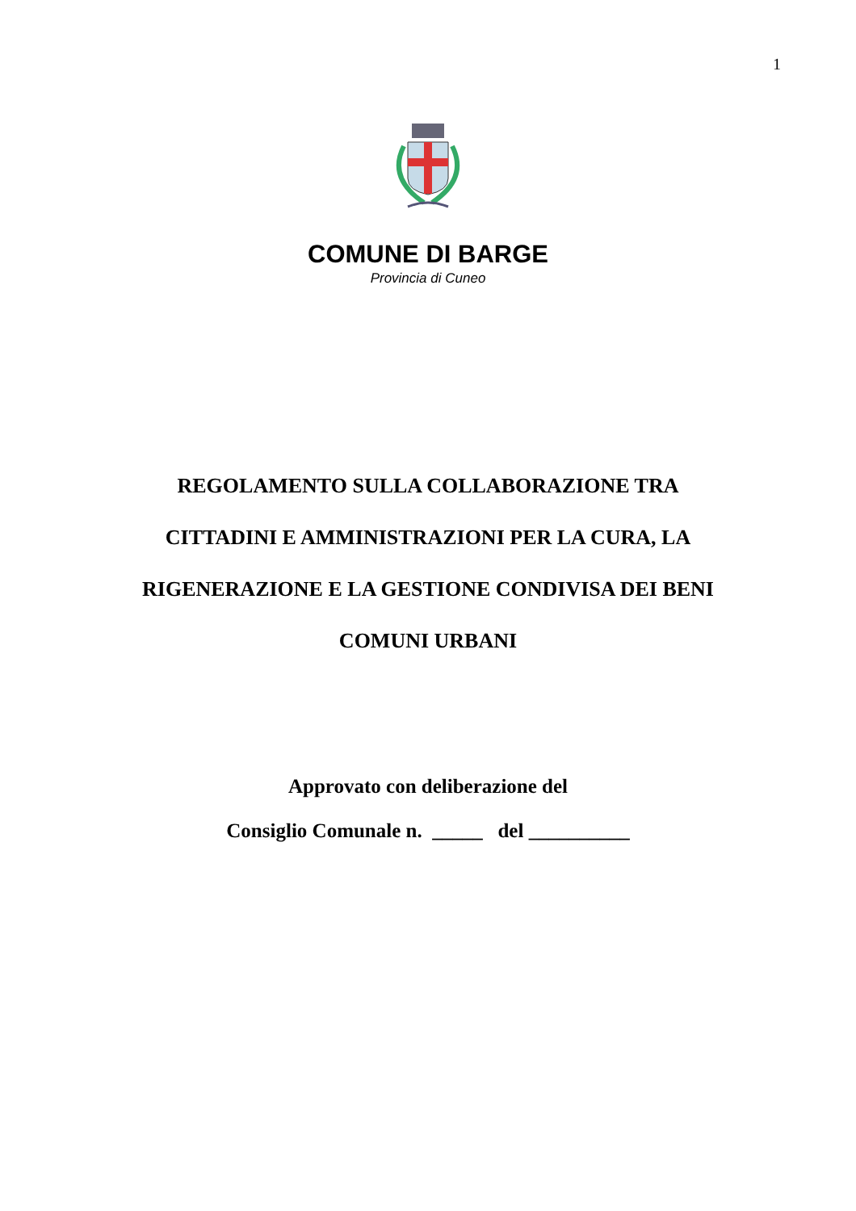1
COMUNE DI BARGE
Provincia di Cuneo
REGOLAMENTO SULLA COLLABORAZIONE TRA CITTADINI E AMMINISTRAZIONI PER LA CURA, LA RIGENERAZIONE E LA GESTIONE CONDIVISA DEI BENI COMUNI URBANI
Approvato con deliberazione del
Consiglio Comunale n. _____ del __________